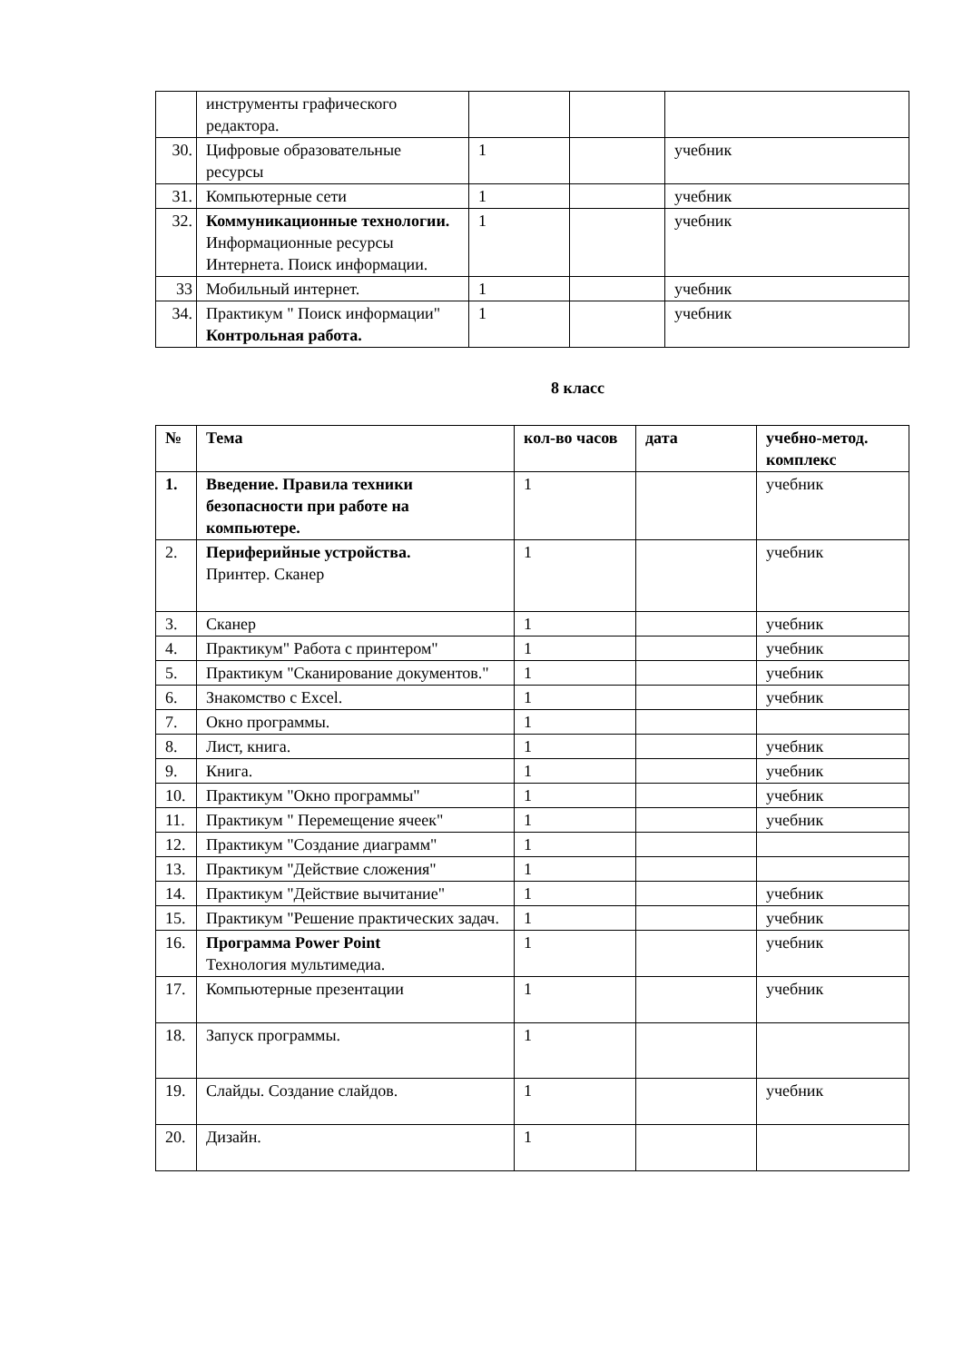| | инструменты графического редактора. | | | |
| 30. | Цифровые образовательные ресурсы | 1 | | учебник |
| 31. | Компьютерные сети | 1 | | учебник |
| 32. | Коммуникационные технологии. Информационные ресурсы Интернета. Поиск информации. | 1 | | учебник |
| 33 | Мобильный интернет. | 1 | | учебник |
| 34. | Практикум " Поиск информации" Контрольная работа. | 1 | | учебник |
8 класс
| № | Тема | кол-во часов | дата | учебно-метод. комплекс |
| --- | --- | --- | --- | --- |
| 1. | Введение. Правила техники безопасности при работе на компьютере. | 1 | | учебник |
| 2. | Периферийные устройства. Принтер. Сканер | 1 | | учебник |
| 3. | Сканер | 1 | | учебник |
| 4. | Практикум" Работа с принтером" | 1 | | учебник |
| 5. | Практикум "Сканирование документов." | 1 | | учебник |
| 6. | Знакомство с Excel. | 1 | | учебник |
| 7. | Окно программы. | 1 | | |
| 8. | Лист, книга. | 1 | | учебник |
| 9. | Книга. | 1 | | учебник |
| 10. | Практикум "Окно программы" | 1 | | учебник |
| 11. | Практикум " Перемещение ячеек" | 1 | | учебник |
| 12. | Практикум "Создание диаграмм" | 1 | | |
| 13. | Практикум "Действие сложения" | 1 | | |
| 14. | Практикум "Действие вычитание" | 1 | | учебник |
| 15. | Практикум "Решение практических задач. | 1 | | учебник |
| 16. | Программа Power Point Технология мультимедиа. | 1 | | учебник |
| 17. | Компьютерные презентации | 1 | | учебник |
| 18. | Запуск программы. | 1 | | |
| 19. | Слайды. Создание слайдов. | 1 | | учебник |
| 20. | Дизайн. | 1 | | |